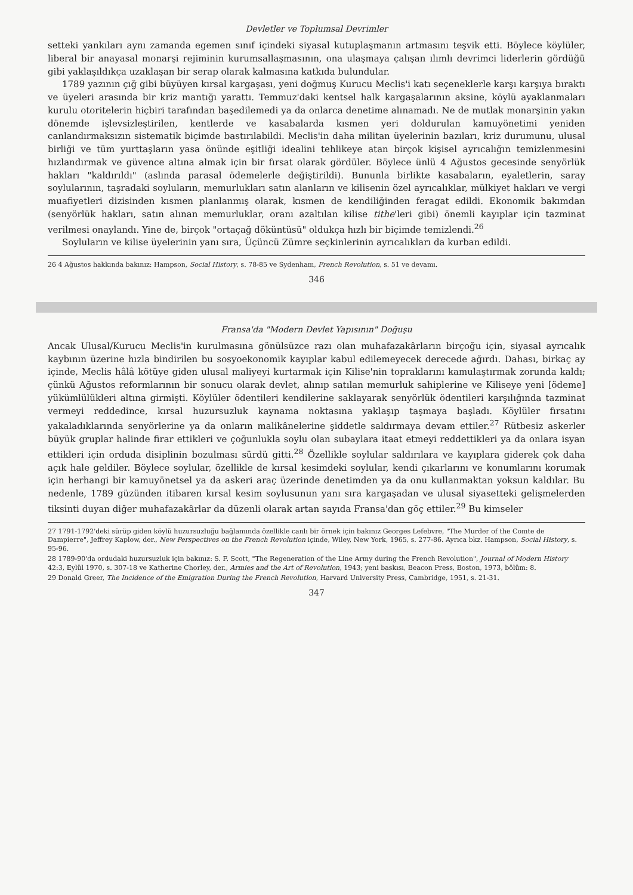Devletler ve Toplumsal Devrimler
setteki yankıları aynı zamanda egemen sınıf içindeki siyasal kutuplaşmanın artmasını teşvik etti. Böylece köylüler, liberal bir anayasal monarşi rejiminin kurumsallaşmasının, ona ulaşmaya çalışan ılımlı devrimci liderlerin gördüğü gibi yaklaşıldıkça uzaklaşan bir serap olarak kalmasına katkıda bulundular.
1789 yazının çığ gibi büyüyen kırsal kargaşası, yeni doğmuş Kurucu Meclis'i katı seçeneklerle karşı karşıya bıraktı ve üyeleri arasında bir kriz mantığı yarattı. Temmuz'daki kentsel halk kargaşalarının aksine, köylü ayaklanmaları kurulu otoritelerin hiçbiri tarafından başedilemedi ya da onlarca denetime alınamadı. Ne de mutlak monarşinin yakın dönemde işlevsizleştirilen, kentlerde ve kasabalarda kısmen yeri doldurulan kamuyönetimi yeniden canlandırmaksızın sistematik biçimde bastırılabildi. Meclis'in daha militan üyelerinin bazıları, kriz durumunu, ulusal birliği ve tüm yurttaşların yasa önünde eşitliği idealini tehlikeye atan birçok kişisel ayrıcalığın temizlenmesini hızlandırmak ve güvence altına almak için bir fırsat olarak gördüler. Böylece ünlü 4 Ağustos gecesinde senyörlük hakları "kaldırıldı" (aslında parasal ödemelerle değiştirildi). Bununla birlikte kasabaların, eyaletlerin, saray soylularının, taşradaki soyluların, memurlukları satın alanların ve kilisenin özel ayrıcalıklar, mülkiyet hakları ve vergi muafiyetleri dizisinden kısmen planlanmış olarak, kısmen de kendiliğinden feragat edildi. Ekonomik bakımdan (senyörlük hakları, satın alınan memurluklar, oranı azaltılan kilise tithe'leri gibi) önemli kayıplar için tazminat verilmesi onaylandı. Yine de, birçok "ortaçağ döküntüsü" oldukça hızlı bir biçimde temizlendi.<sup>26</sup>
Soyluların ve kilise üyelerinin yanı sıra, Üçüncü Zümre seçkinlerinin ayrıcalıkları da kurban edildi.
26 4 Ağustos hakkında bakınız: Hampson, Social History, s. 78-85 ve Sydenham, French Revolution, s. 51 ve devamı.
346
Fransa'da "Modern Devlet Yapısının" Doğuşu
Ancak Ulusal/Kurucu Meclis'in kurulmasına gönülsüzce razı olan muhafazakârların birçoğu için, siyasal ayrıcalık kaybının üzerine hızla bindirilen bu sosyoekonomik kayıplar kabul edilemeyecek derecede ağırdı. Dahası, birkaç ay içinde, Meclis hâlâ kötüye giden ulusal maliyeyi kurtarmak için Kilise'nin topraklarını kamulaştırmak zorunda kaldı; çünkü Ağustos reformlarının bir sonucu olarak devlet, alınıp satılan memurluk sahiplerine ve Kiliseye yeni [ödeme] yükümlülükleri altına girmişti. Köylüler ödentileri kendilerine saklayarak senyörlük ödentileri karşılığında tazminat vermeyi reddedince, kırsal huzursuzluk kaynama noktasına yaklaşıp taşmaya başladı. Köylüler fırsatını yakaladıklarında senyörlerine ya da onların malikânelerine şiddetle saldırmaya devam ettiler.<sup>27</sup> Rütbesiz askerler büyük gruplar halinde firar ettikleri ve çoğunlukla soylu olan subaylara itaat etmeyi reddettikleri ya da onlara isyan ettikleri için orduda disiplinin bozulması sürdü gitti.<sup>28</sup> Özellikle soylular saldırılara ve kayıplara giderek çok daha açık hale geldiler. Böylece soylular, özellikle de kırsal kesimdeki soylular, kendi çıkarlarını ve konumlarını korumak için herhangi bir kamuyönetsel ya da askeri araç üzerinde denetimden ya da onu kullanmaktan yoksun kaldılar. Bu nedenle, 1789 güzünden itibaren kırsal kesim soylusunun yanı sıra kargaşadan ve ulusal siyasetteki gelişmelerden tiksinti duyan diğer muhafazakârlar da düzenli olarak artan sayıda Fransa'dan göç ettiler.<sup>29</sup> Bu kimseler
27 1791-1792'deki sürüp giden köylü huzursuzluğu bağlamında özellikle canlı bir örnek için bakınız Georges Lefebvre, "The Murder of the Comte de Dampierre", Jeffrey Kaplow, der., New Perspectives on the French Revolution içinde, Wiley, New York, 1965, s. 277-86. Ayrıca bkz. Hampson, Social History, s. 95-96.
28 1789-90'da ordudaki huzursuzluk için bakınız: S. F. Scott, "The Regeneration of the Line Army during the French Revolution", Journal of Modern History 42:3, Eylül 1970, s. 307-18 ve Katherine Chorley, der., Armies and the Art of Revolution, 1943; yeni baskısı, Beacon Press, Boston, 1973, bölüm: 8.
29 Donald Greer, The Incidence of the Emigration During the French Revolution, Harvard University Press, Cambridge, 1951, s. 21-31.
347